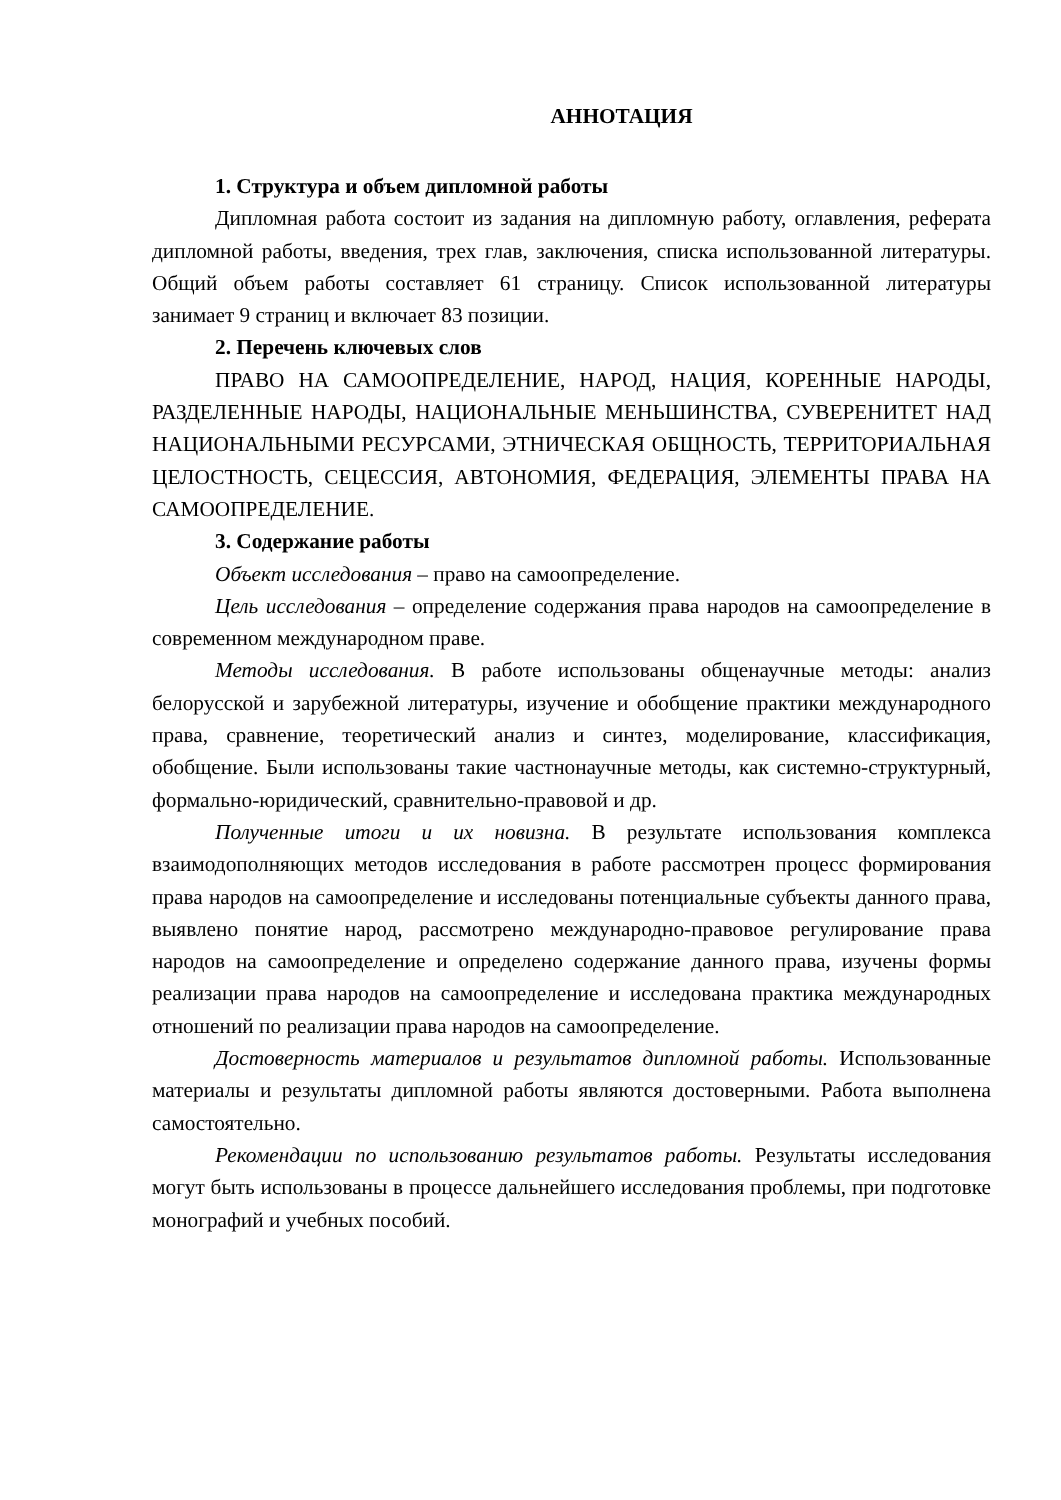АННОТАЦИЯ
1. Структура и объем дипломной работы
Дипломная работа состоит из задания на дипломную работу, оглавления, реферата дипломной работы, введения, трех глав, заключения, списка использованной литературы. Общий объем работы составляет 61 страницу. Список использованной литературы занимает 9 страниц и включает 83 позиции.
2. Перечень ключевых слов
ПРАВО НА САМООПРЕДЕЛЕНИЕ, НАРОД, НАЦИЯ, КОРЕННЫЕ НАРОДЫ, РАЗДЕЛЕННЫЕ НАРОДЫ, НАЦИОНАЛЬНЫЕ МЕНЬШИНСТВА, СУВЕРЕНИТЕТ НАД НАЦИОНАЛЬНЫМИ РЕСУРСАМИ, ЭТНИЧЕСКАЯ ОБЩНОСТЬ, ТЕРРИТОРИАЛЬНАЯ ЦЕЛОСТНОСТЬ, СЕЦЕССИЯ, АВТОНОМИЯ, ФЕДЕРАЦИЯ, ЭЛЕМЕНТЫ ПРАВА НА САМООПРЕДЕЛЕНИЕ.
3. Содержание работы
Объект исследования – право на самоопределение.
Цель исследования – определение содержания права народов на самоопределение в современном международном праве.
Методы исследования. В работе использованы общенаучные методы: анализ белорусской и зарубежной литературы, изучение и обобщение практики международного права, сравнение, теоретический анализ и синтез, моделирование, классификация, обобщение. Были использованы такие частнонаучные методы, как системно-структурный, формально-юридический, сравнительно-правовой и др.
Полученные итоги и их новизна. В результате использования комплекса взаимодополняющих методов исследования в работе рассмотрен процесс формирования права народов на самоопределение и исследованы потенциальные субъекты данного права, выявлено понятие народ, рассмотрено международно-правовое регулирование права народов на самоопределение и определено содержание данного права, изучены формы реализации права народов на самоопределение и исследована практика международных отношений по реализации права народов на самоопределение.
Достоверность материалов и результатов дипломной работы. Использованные материалы и результаты дипломной работы являются достоверными. Работа выполнена самостоятельно.
Рекомендации по использованию результатов работы. Результаты исследования могут быть использованы в процессе дальнейшего исследования проблемы, при подготовке монографий и учебных пособий.